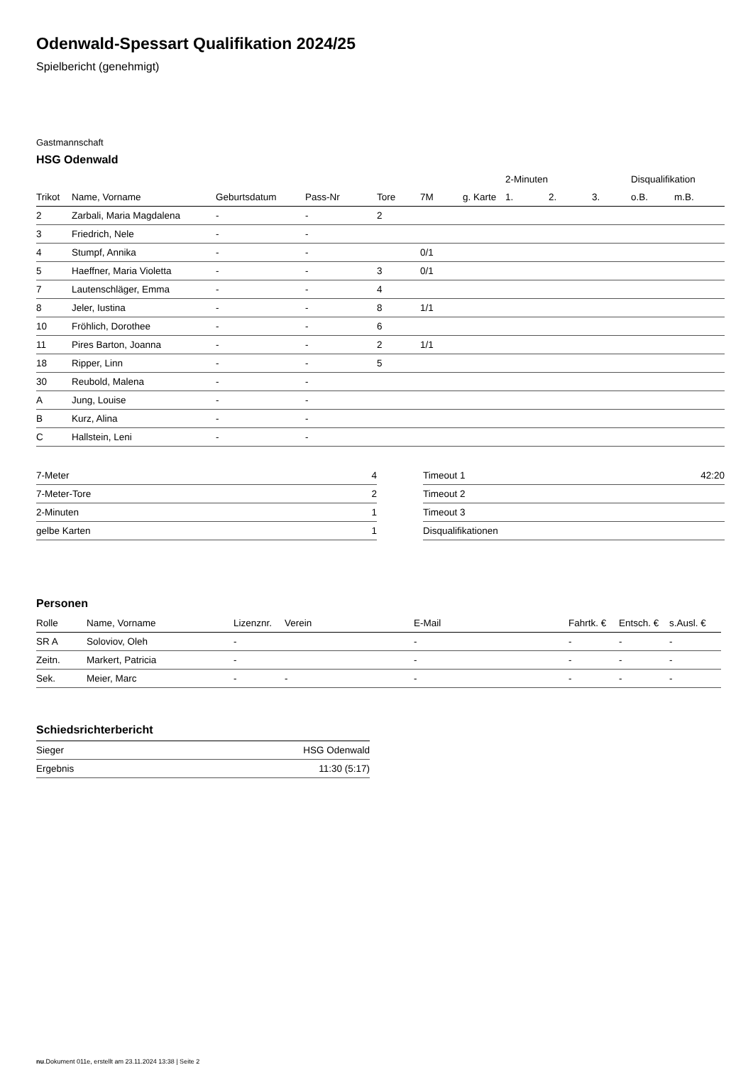Odenwald-Spessart Qualifikation 2024/25
Spielbericht (genehmigt)
Gastmannschaft
HSG Odenwald
| | | | | | | | 2-Minuten | | | Disqualifikation | |
| --- | --- | --- | --- | --- | --- | --- | --- | --- | --- | --- | --- |
| Trikot | Name, Vorname | Geburtsdatum | Pass-Nr | Tore | 7M | g. Karte | 1. | 2. | 3. | o.B. | m.B. |
| 2 | Zarbali, Maria Magdalena | - | - | 2 | | | | | | | |
| 3 | Friedrich, Nele | - | - | | | | | | | | |
| 4 | Stumpf, Annika | - | - | | 0/1 | | | | | | |
| 5 | Haeffner, Maria Violetta | - | - | 3 | 0/1 | | | | | | |
| 7 | Lautenschläger, Emma | - | - | 4 | | | | | | | |
| 8 | Jeler, Iustina | - | - | 8 | 1/1 | | | | | | |
| 10 | Fröhlich, Dorothee | - | - | 6 | | | | | | | |
| 11 | Pires Barton, Joanna | - | - | 2 | 1/1 | | | | | | |
| 18 | Ripper, Linn | - | - | 5 | | | | | | | |
| 30 | Reubold, Malena | - | - | | | | | | | | |
| A | Jung, Louise | - | - | | | | | | | | |
| B | Kurz, Alina | - | - | | | | | | | | |
| C | Hallstein, Leni | - | - | | | | | | | | |
| 7-Meter | 4 |
| 7-Meter-Tore | 2 |
| 2-Minuten | 1 |
| gelbe Karten | 1 |
| Timeout 1 | 42:20 |
| Timeout 2 | |
| Timeout 3 | |
| Disqualifikationen | |
Personen
| Rolle | Name, Vorname | Lizenznr. | Verein | E-Mail | Fahrtk. € | Entsch. € | s.Ausl. € |
| --- | --- | --- | --- | --- | --- | --- | --- |
| SR A | Soloviov, Oleh | - | | - | - | - | - |
| Zeitn. | Markert, Patricia | - | | - | - | - | - |
| Sek. | Meier, Marc | - | - | - | - | - | - |
Schiedsrichterbericht
| Sieger | HSG Odenwald |
| Ergebnis | 11:30 (5:17) |
nu.Dokument 011e, erstellt am 23.11.2024 13:38 | Seite 2